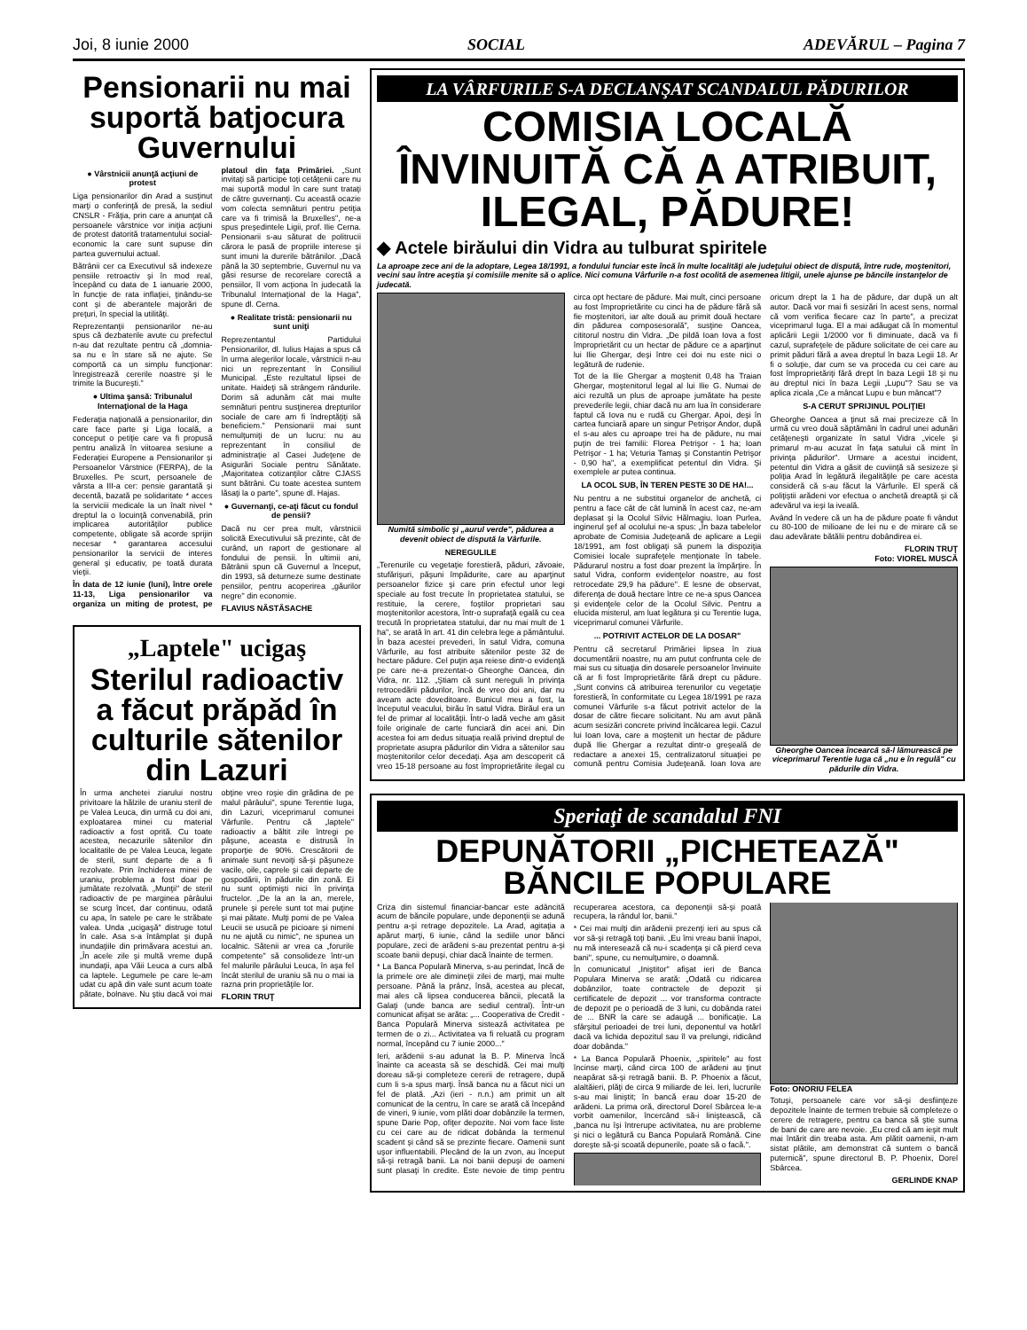Joi, 8 iunie 2000 SOCIAL ADEVĂRUL – Pagina 7
Pensionarii nu mai suportă batjocura Guvernului
● Vârstnicii anunţă acţiuni de protest
Liga pensionarilor din Arad a susţinut marţi o conferinţă de presă, la sediul CNSLR - Frăţia, prin care a anunţat că persoanele vârstnice vor iniţia acţiuni de protest datorită tratamentului social-economic la care sunt supuse din partea guvernului actual.
Bătrânii cer ca Executivul să indexeze pensiile retroactiv şi în mod real, începând cu data de 1 ianuarie 2000, în funcţie de rata inflaţiei, ţinându-se cont şi de aberantele majorări de preţuri, în special la utilităţi.
Reprezentanţii pensionarilor ne-au spus că dezbaterile avute cu prefectul n-au dat rezultate pentru că „domnia-sa nu e în stare să ne ajute. Se comportă ca un simplu funcţionar: înregistrează cererile noastre şi le trimite la Bucureşti."
● Ultima şansă: Tribunalul Internaţional de la Haga
Federaţia naţională a pensionarilor, din care face parte şi Liga locală, a conceput o petiţie care va fi propusă pentru analiză în viitoarea sesiune a Federaţiei Europene a Pensionarilor şi Persoanelor Vârstnice (FERPA), de la Bruxelles. Pe scurt, persoanele de vârsta a III-a cer: pensie garantată şi decentă, bazată pe solidaritate * acces la serviciii medicale la un înalt nivel * dreptul la o locuinţă convenabilă, prin implicarea autorităţilor publice competente, obligate să acorde sprijin necesar * garantarea accesului pensionarilor la servicii de interes general şi educativ, pe toată durata vieţii.
În data de 12 iunie (luni), între orele 11-13, Liga pensionarilor va organiza un miting de protest, pe platoul din faţa Primăriei. „Sunt invitaţi să participe toţi cetăţenii care nu mai suportă modul în care sunt trataţi de către guvernanţi. Cu această ocazie vom colecta semnături pentru petiţia care va fi trimisă la Bruxelles", ne-a spus preşedintele Ligii, prof. Ilie Cerna. Pensionarii s-au săturat de politrucii cărora le pasă de propriile interese şi sunt imuni la durerile bătrânilor. „Dacă până la 30 septembrie, Guvernul nu va găsi resurse de recorelare corectă a pensiilor, îl vom acţiona în judecată la Tribunalul Internaţional de la Haga", spune dl. Cerna.
● Realitate tristă: pensionarii nu sunt uniţi
Reprezentantul Partidului Pensionarilor, dl. Iulius Hajas a spus că în urma alegerilor locale, vârstnicii n-au nici un reprezentant în Consiliul Municipal. „Este rezultatul lipsei de unitate. Haideţi să strângem rândurile. Dorim să adunăm cât mai multe semnături pentru susţinerea drepturilor sociale de care am fi îndreptăţiţi să beneficiem." Pensionarii mai sunt nemulţumiţi de un lucru: nu au reprezentant în consiliul de administraţie al Casei Judeţene de Asigurări Sociale pentru Sănătate. „Majoritatea cotizanţilor către CJASS sunt bătrâni. Cu toate acestea suntem lăsaţi la o parte", spune dl. Hajas.
● Guvernanţi, ce-aţi făcut cu fondul de pensii?
Dacă nu cer prea mult, vârstnicii solicită Executivului să prezinte, cât de curând, un raport de gestionare al fondului de pensii. În ultimii ani, Bătrânii spun că Guvernul a început, din 1993, să deturneze sume destinate pensiilor, pentru acoperirea „găurilor negre" din economie.
FLAVIUS NĂSTĂSACHE
„Laptele" ucigaş
Sterilul radioactiv a făcut prăpăd în culturile sătenilor din Lazuri
În urma anchetei ziarului nostru privitoare la hălzile de uraniu steril de pe Valea Leuca, din urmă cu doi ani, exploatarea minei cu material radioactiv a fost oprită. Cu toate acestea, necazurile sătenilor din localitatile de pe Valea Leuca, legate de steril, sunt departe de a fi rezolvate. Prin închiderea minei de uraniu, problema a fost doar pe jumătate rezolvată. „Munţii" de steril radioactiv de pe marginea pârâului se scurg încet, dar continuu, odată cu apa, în satele pe care le străbate valea. Unda „ucigaşă" distruge totul în cale. Asa s-a întâmplat şi după inundaţiile din primăvara acestui an. „În acele zile şi multă vreme după inundaţii, apa Văii Leuca a curs albă ca laptele. Legumele pe care le-am udat cu apă din vale sunt acum toate pătate, bolnave. Nu ştiu dacă voi mai obţine vreo roşie din grădina de pe malul pârâului", spune Terentie Iuga, din Lazuri, viceprimarul comunei Vârfurile. Pentru că „laptele" radioactiv a băltit zile întregi pe păşune, aceasta e distrusă în proporţie de 90%. Crescătorii de animale sunt nevoiţi să-şi păşuneze vacile, oile, caprele şi caii departe de gospodării, în pădurile din zonă. Ei nu sunt optimişti nici în privinţa fructelor. „De la an la an, merele, prunele şi perele sunt tot mai puţine şi mai pătate. Mulţi pomi de pe Valea Leucii se usucă pe picioare şi nimeni nu ne ajută cu nimic", ne spunea un localnic. Sătenii ar vrea ca „forurile competente" să consolideze într-un fel malurile pârâului Leuca, în aşa fel încât sterilul de uraniu să nu o mai ia razna prin proprietăţile lor.
FLORIN TRUŢ
LA VÂRFURILE S-A DECLANŞAT SCANDALUL PĂDURILOR
COMISIA LOCALĂ ÎNVINUITĂ CĂ A ATRIBUIT, ILEGAL, PĂDURE!
◆ Actele birăului din Vidra au tulburat spiritele
La aproape zece ani de la adoptare, Legea 18/1991, a fondului funciar este încă în multe localităţi ale judeţului obiect de dispută, între rude, moştenitori, vecini sau între aceştia şi comisiile menite să o aplice. Nici comuna Vârfurile n-a fost ocolită de asemenea litigii, unele ajunse pe băncile instanţelor de judecată.
Numită simbolic şi „aurul verde", pădurea a devenit obiect de dispută la Vârfurile.
NEREGULILE
„Terenurile cu vegetaţie forestieră, păduri, zăvoaie, stufărişuri, păşuni împădurite, care au aparţinut persoanelor fizice şi care prin efectul unor legi speciale au fost trecute în proprietatea statului, se restituie, la cerere, foştilor proprietari sau moştenitorilor acestora, într-o suprafaţă egală cu cea trecută în proprietatea statului, dar nu mai mult de 1 ha", se arată în art. 41 din celebra lege a pământului. În baza acestei prevederi, în satul Vidra, comuna Vârfurile, au fost atribuite sătenilor peste 32 de hectare pădure. Cel puţin aşa reiese dintr-o evidenţă pe care ne-a prezentat-o Gheorghe Oancea, din Vidra, nr. 112. „Ştiam că sunt nereguli în privinţa retrocedării pădurilor, încă de vreo doi ani, dar nu aveam acte doveditoare. Bunicul meu a fost, la începutul veacului, birău în satul Vidra. Birăul era un fel de primar al localităţii. Într-o ladă veche am găsit foile originale de carte funciară din acei ani. Din acestea foi am dedus situaţia reală privind dreptul de proprietate asupra pădurilor din Vidra a sătenilor sau moştenitorilor celor decedaţi. Aşa am descoperit că vreo 15-18 persoane au fost împroprietărite ilegal cu circa opt hectare de pădure. Mai mult, cinci persoane au fost împroprietărite cu cinci ha de pădure fără să fie moştenitori, iar alte două au primit două hectare din pădurea composesorală", susţine Oancea, cititorul nostru din Vidra. „De pildă Ioan Iova a fost împroprietărit cu un hectar de pădure ce a aparţinut lui Ilie Ghergar, deşi între cei doi nu este nici o legătură de rudenie.
Tot de la Ilie Ghergar a moştenit 0,48 ha Traian Ghergar, moştenitorul legal al lui Ilie G. Numai de aici rezultă un plus de aproape jumătate ha peste prevederile legii, chiar dacă nu am lua în considerare faptul că Iova nu e rudă cu Ghergar. Apoi, deşi în cartea funciară apare un singur Petrişor Andor, după el s-au ales cu aproape trei ha de pădure, nu mai puţin de trei familii: Florea Petrişor - 1 ha; Ioan Petrişor - 1 ha; Veturia Tamaş şi Constantin Petrişor - 0,90 ha", a exemplificat petentul din Vidra. Şi exemplele ar putea continua.
LA OCOL SUB, ÎN TEREN PESTE 30 DE HA!...
Nu pentru a ne substitui organelor de anchetă, ci pentru a face cât de cât lumină în acest caz, ne-am deplasat şi la Ocolul Silvic Hălmagiu. Ioan Purlea, inginerul şef al ocolului ne-a spus: „În baza tabelelor aprobate de Comisia Judeţeană de aplicare a Legii 18/1991, am fost obligaţi să punem la dispoziţia Comisiei locale suprafeţele menţionate în tabele. Pădurarul nostru a fost doar prezent la împărţire. În satul Vidra, conform evidenţelor noastre, au fost retrocedate 29,9 ha pădure". E lesne de observat, diferenţa de două hectare între ce ne-a spus Oancea şi evidenţele celor de la Ocolul Silvic. Pentru a elucida misterul, am luat legătura şi cu Terentie Iuga, viceprimarul comunei Vârfurile.
... POTRIVIT ACTELOR DE LA DOSAR"
Pentru că secretarul Primăriei lipsea în ziua documentării noastre, nu am putut confrunta cele de mai sus cu situaţia din dosarele persoanelor învinuite că ar fi fost împroprietărite fără drept cu pădure. „Sunt convins că atribuirea terenurilor cu vegetaţie forestieră, în conformitate cu Legea 18/1991 pe raza comunei Vârfurile s-a făcut potrivit actelor de la dosar de către fiecare solicitant. Nu am avut până acum sesizări concrete privind încălcarea legii. Cazul lui Ioan Iova, care a moştenit un hectar de pădure după Ilie Ghergar a rezultat dintr-o greşeală de redactare a anexei 15, centralizatorul situaţiei pe comună pentru Comisia Judeţeană. Ioan Iova are oricum drept la 1 ha de pădure, dar după un alt autor. Dacă vor mai fi sesizări în acest sens, normal că vom verifica fiecare caz în parte", a precizat viceprimarul Iuga. El a mai adăugat că în momentul aplicării Legii 1/2000 vor fi diminuate, dacă va fi cazul, suprafeţele de pădure solicitate de cei care au primit păduri fără a avea dreptul în baza Legii 18. Ar fi o soluţie, dar cum se va proceda cu cei care au fost împroprietăriţi fără drept în baza Legii 18 şi nu au dreptul nici în baza Legii „Lupu"? Sau se va aplica zicala „Ce a mâncat Lupu e bun mâncat"?
S-A CERUT SPRIJINUL POLIŢIEI
Gheorghe Oancea a ţinut să mai precizeze că în urmă cu vreo două săptămâni în cadrul unei adunări cetăţeneşti organizate în satul Vidra „vicele şi primarul m-au acuzat în faţa satului că mint în privinţa pădurilor". Urmare a acestui incident, petentul din Vidra a găsit de cuviinţă să sesizeze şi poliţia Arad în legătură ilegalităţile pe care acesta consideră că s-au făcut la Vârfurile. El speră că poliţiştii arădeni vor efectua o anchetă dreaptă şi că adevărul va ieşi la iveală.
Având în vedere că un ha de pădure poate fi vândut cu 80-100 de milioane de lei nu e de mirare că se dau adevărate bătălii pentru dobândirea ei.
FLORIN TRUŢ
Foto: VIOREL MUSCĂ
Gheorghe Oancea încearcă să-l lămurească pe viceprimarul Terentie Iuga că „nu e în regulă" cu pădurile din Vidra.
Speriaţi de scandalul FNI
DEPUNĂTORII „PICHETEAZĂ" BĂNCILE POPULARE
Criza din sistemul financiar-bancar este adâncită acum de băncile populare, unde deponenţii se adună pentru a-şi retrage depozitele. La Arad, agitaţia a apărut marţi, 6 iunie, când la sediile unor bănci populare, zeci de arădeni s-au prezentat pentru a-şi scoate banii depuşi, chiar dacă înainte de termen.
* La Banca Populară Minerva, s-au perindat, încă de la primele ore ale dimineţii zilei de marţi, mai multe persoane. Până la prânz, însă, acestea au plecat, mai ales că lipsea conducerea băncii, plecată la Galaţi (unde banca are sediul central). Într-un comunicat afişat se arăta: „... Cooperativa de Credit - Banca Populară Minerva sistează activitatea pe termen de o zi... Activitatea va fi reluată cu program normal, începând cu 7 iunie 2000..."
Ieri, arădenii s-au adunat la B. P. Minerva încă înainte ca aceasta să se deschidă. Cei mai mulţi doreau să-şi completeze cererii de retragere, după cum li s-a spus marţi. Însă banca nu a făcut nici un fel de plată. „Azi (ieri - n.n.) am primit un alt comunicat de la centru, în care se arată că începând de vineri, 9 iunie, vom plăti doar dobânzile la termen, spune Darie Pop, ofiţer depozite. Noi vom face liste cu cei care au de ridicat dobânda la termenul scadent şi când să se prezinte fiecare. Oamenii sunt uşor influentabili. Plecând de la un zvon, au început să-şi retragă banii. La noi banii depuşi de oameni sunt plasaţi în credite. Este nevoie de timp pentru recuperarea acestora, ca deponenţii să-şi poată recupera, la rândul lor, banii."
* Cei mai mulţi din arădenii prezenţi ieri au spus că vor să-şi retragă toţi banii. „Eu îmi vreau banii înapoi, nu mă interesează că nu-i scadenţa şi că pierd ceva bani", spune, cu nemulţumire, o doamnă.
În comunicatul „Iniştitor" afişat ieri de Banca Populara Minerva se arată: „Odată cu ridicarea dobânzilor, toate contractele de depozit şi certificatele de depozit ... vor transforma contracte de depozit pe o perioadă de 3 luni, cu dobânda ratei de ... BNR la care se adaugă ... bonificaţie. La sfârşitul perioadei de trei luni, deponentul va hotărî dacă va lichida depozitul sau îl va prelungi, ridicând doar dobânda."
* La Banca Populară Phoenix, „spiritele" au fost încinse marţi, când circa 100 de arădeni au ţinut neapărat să-şi retragă banii. B. P. Phoenix a făcut, alaltăieri, plăţi de circa 9 miliarde de lei. Ieri, lucrurile s-au mai liniştit; în bancă erau doar 15-20 de arădeni. La prima oră, directorul Dorel Sbârcea le-a vorbit oamenilor, încercând să-i liniştească, că „banca nu îşi întrerupe activitatea, nu are probleme şi nici o legătură cu Banca Populară Română. Cine doreşte să-şi scoată depunerile, poate să o facă.".
Foto: ONORIU FELEA
Totuşi, persoanele care vor să-şi desfiinţeze depozitele înainte de termen trebuie să completeze o cerere de retragere, pentru ca banca să ştie suma de bani de care are nevoie. „Eu cred că am ieşit mult mai întărit din treaba asta. Am plătit oamenii, n-am sistat plătile, am demonstrat că suntem o bancă puternică", spune directorul B. P. Phoenix, Dorel Sbârcea.
GERLINDE KNAP